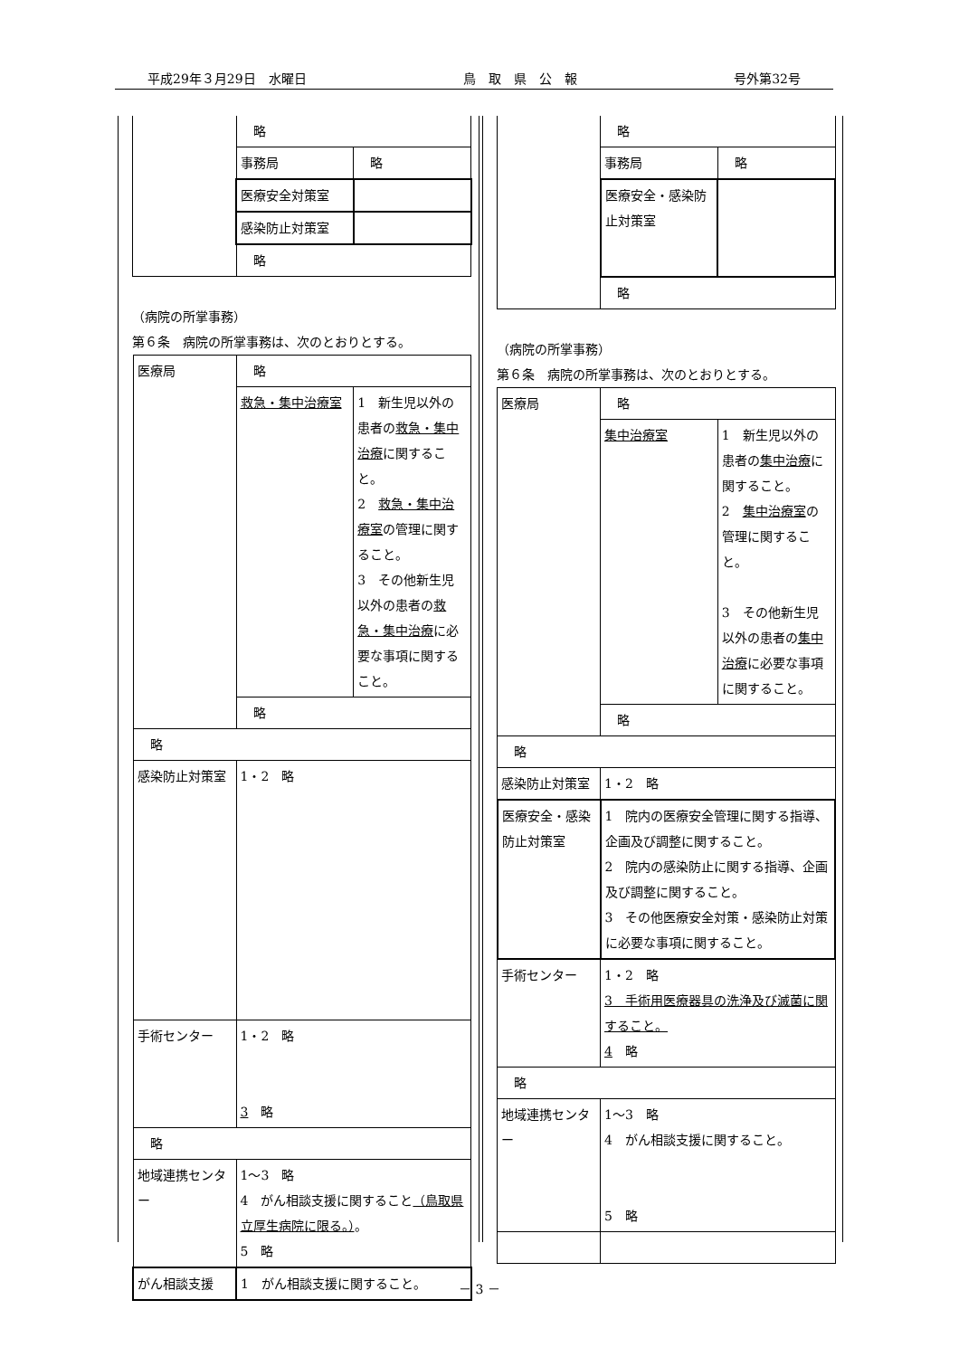平成29年３月29日　水曜日 鳥　取　県　公　報 号外第32号
| | 略 | |
| | 事務局 | 略 |
| | 医療安全対策室 | |
| | 感染防止対策室 | |
| | 略 | |
（病院の所掌事務）
第６条　病院の所掌事務は、次のとおりとする。
| 医療局 | 略 | |
| | 救急・集中治療室 | 1 新生児以外の患者の 救急・集中治療 に関すること。 2 救急・集中治療室 の管理に関すること。 3 その他新生児以外の患者の 救急・集中治療 に必要な事項に関すること。 |
| | 略 | |
| 略 | | |
| 感染防止対策室 | 1・2 略 | |
| 手術センター | 1・2 略 3 略 | |
| 略 | | |
| 地域連携センター | 1～3 略 4 がん相談支援に関すること （鳥取県立厚生病院に限る。） 。 5 略 | |
| がん相談支援 | 1 がん相談支援に関すること。 | |
| | 略 | |
| | 事務局 | 略 |
| | 医療安全・感染防止対策室 | |
| | 略 | |
（病院の所掌事務）
第６条　病院の所掌事務は、次のとおりとする。
| 医療局 | 略 | |
| | 集中治療室 | 1 新生児以外の患者の 集中治療 に関すること。 2 集中治療室 の管理に関すること。 3 その他新生児以外の患者の 集中治療 に必要な事項に関すること。 |
| | 略 | |
| 略 | | |
| 感染防止対策室 | 1・2 略 | |
| 医療安全・感染防止対策室 | 1 院内の医療安全管理に関する指導、企画及び調整に関すること。 2 院内の感染防止に関する指導、企画及び調整に関すること。 3 その他医療安全対策・感染防止対策に必要な事項に関すること。 | |
| 手術センター | 1・2 略 3 手術用医療器具の洗浄及び滅菌に関すること。 4 略 | |
| 略 | | |
| 地域連携センター | 1～3 略 4 がん相談支援に関すること。 5 略 | |
－ 3 －